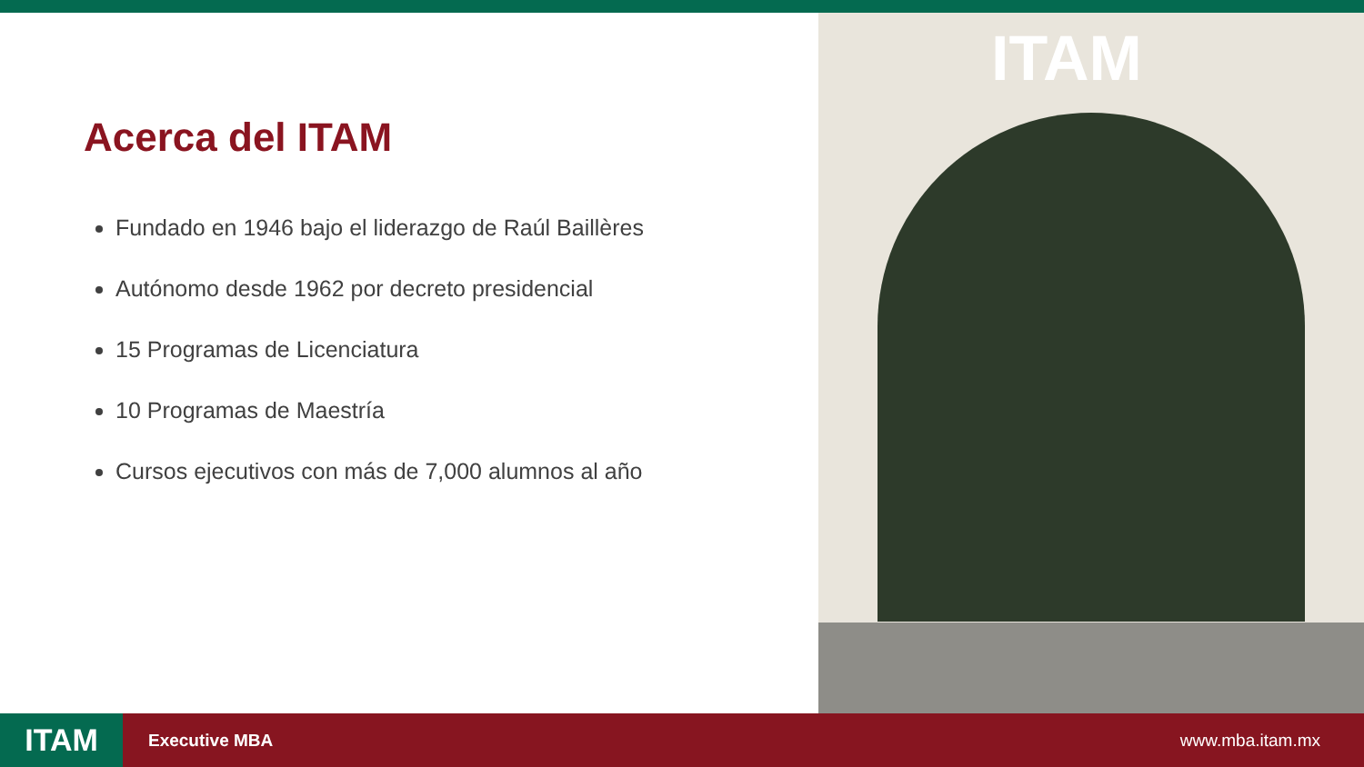Acerca del ITAM
Fundado en 1946 bajo el liderazgo de Raúl Baillères
Autónomo desde 1962 por decreto presidencial
15 Programas de Licenciatura
10 Programas de Maestría
Cursos ejecutivos con más de 7,000 alumnos al año
ITAM
ITAM
Executive MBA www.mba.itam.mx